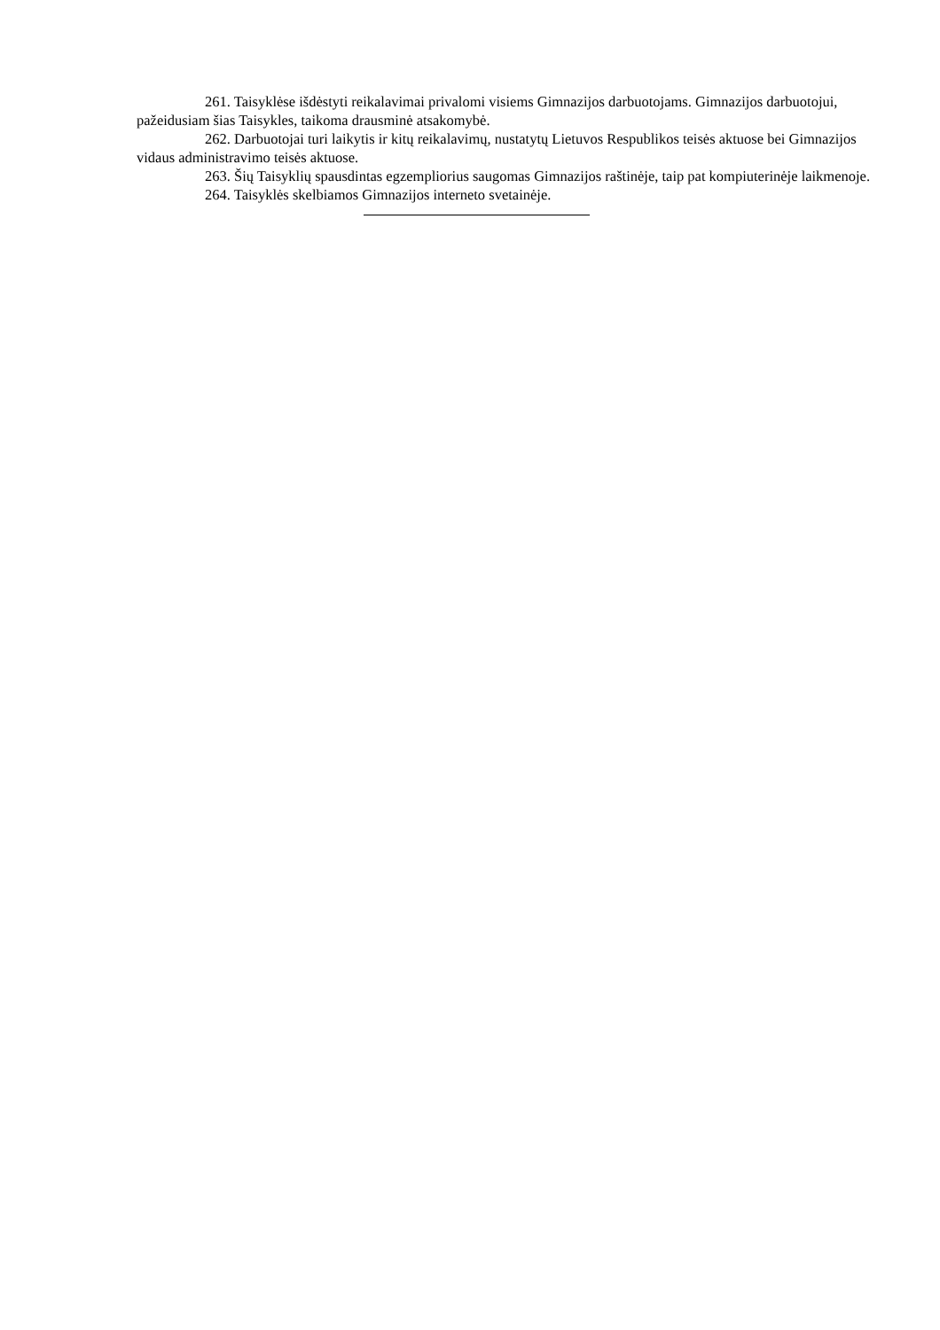261. Taisyklėse išdėstyti reikalavimai privalomi visiems Gimnazijos darbuotojams. Gimnazijos darbuotojui, pažeidusiam šias Taisykles, taikoma drausminė atsakomybė.
262. Darbuotojai turi laikytis ir kitų reikalavimų, nustatytų Lietuvos Respublikos teisės aktuose bei Gimnazijos vidaus administravimo teisės aktuose.
263. Šių Taisyklių spausdintas egzempliorius saugomas Gimnazijos raštinėje, taip pat kompiuterinėje laikmenoje.
264. Taisyklės skelbiamos Gimnazijos interneto svetainėje.